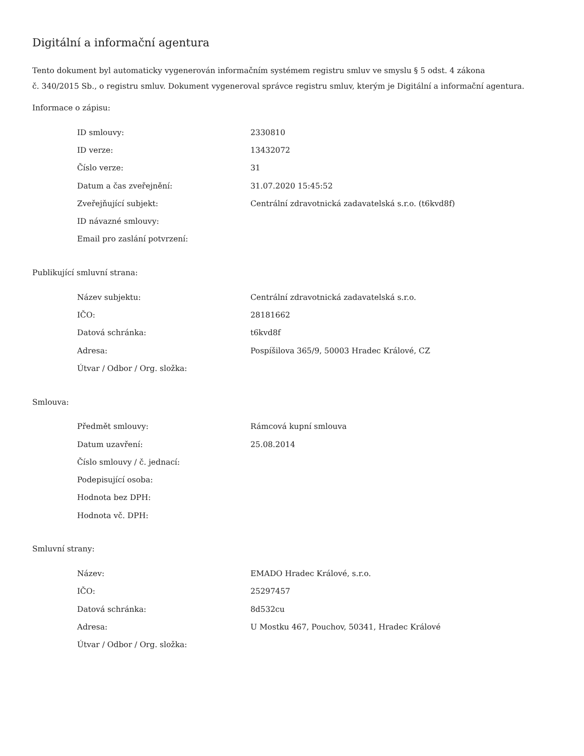Digitální a informační agentura
Tento dokument byl automaticky vygenerován informačním systémem registru smluv ve smyslu § 5 odst. 4 zákona
č. 340/2015 Sb., o registru smluv. Dokument vygeneroval správce registru smluv, kterým je Digitální a informační agentura.
Informace o zápisu:
| ID smlouvy: | 2330810 |
| ID verze: | 13432072 |
| Číslo verze: | 31 |
| Datum a čas zveřejnění: | 31.07.2020 15:45:52 |
| Zveřejňující subjekt: | Centrální zdravotnická zadavatelská s.r.o. (t6kvd8f) |
| ID návazné smlouvy: | |
| Email pro zaslání potvrzení: | |
Publikující smluvní strana:
| Název subjektu: | Centrální zdravotnická zadavatelská s.r.o. |
| IČO: | 28181662 |
| Datová schránka: | t6kvd8f |
| Adresa: | Pospíšilova 365/9, 50003 Hradec Králové, CZ |
| Útvar / Odbor / Org. složka: | |
Smlouva:
| Předmět smlouvy: | Rámcová kupní smlouva |
| Datum uzavření: | 25.08.2014 |
| Číslo smlouvy / č. jednací: | |
| Podepisující osoba: | |
| Hodnota bez DPH: | |
| Hodnota vč. DPH: | |
Smluvní strany:
| Název: | EMADO Hradec Králové, s.r.o. |
| IČO: | 25297457 |
| Datová schránka: | 8d532cu |
| Adresa: | U Mostku 467, Pouchov, 50341, Hradec Králové |
| Útvar / Odbor / Org. složka: | |